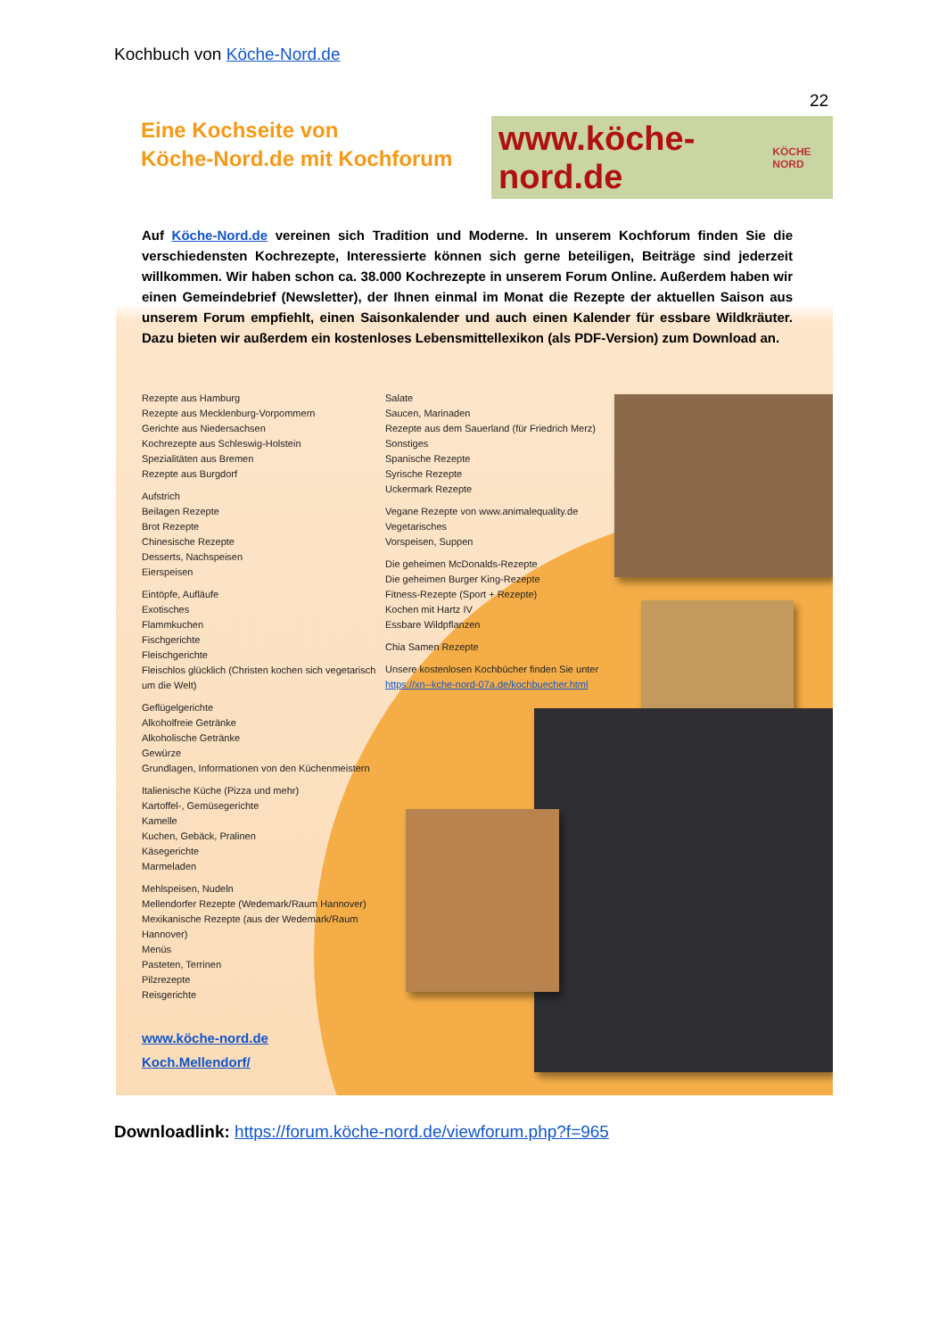Kochbuch von Köche-Nord.de
22
Eine Kochseite von
Köche-Nord.de mit Kochforum
www.köche-nord.de KÖCHE NORD
Auf Köche-Nord.de vereinen sich Tradition und Moderne. In unserem Kochforum finden Sie die verschiedensten Kochrezepte, Interessierte können sich gerne beteiligen, Beiträge sind jederzeit willkommen. Wir haben schon ca. 38.000 Kochrezepte in unserem Forum Online. Außerdem haben wir einen Gemeindebrief (Newsletter), der Ihnen einmal im Monat die Rezepte der aktuellen Saison aus unserem Forum empfiehlt, einen Saisonkalender und auch einen Kalender für essbare Wildkräuter. Dazu bieten wir außerdem ein kostenloses Lebensmittellexikon (als PDF-Version) zum Download an.
Rezepte aus Hamburg
Rezepte aus Mecklenburg-Vorpommern
Gerichte aus Niedersachsen
Kochrezepte aus Schleswig-Holstein
Spezialitäten aus Bremen
Rezepte aus Burgdorf
Aufstrich
Beilagen Rezepte
Brot Rezepte
Chinesische Rezepte
Desserts, Nachspeisen
Eierspeisen
Eintöpfe, Aufläufe
Exotisches
Flammkuchen
Fischgerichte
Fleischgerichte
Fleischlos glücklich (Christen kochen sich vegetarisch um die Welt)
Geflügelgerichte
Alkoholfreie Getränke
Alkoholische Getränke
Gewürze
Grundlagen, Informationen von den Küchenmeistern
Italienische Küche (Pizza und mehr)
Kartoffel-, Gemüsegerichte
Kamelle
Kuchen, Gebäck, Pralinen
Käsegerichte
Marmeladen
Mehlspeisen, Nudeln
Mellendorfer Rezepte (Wedemark/Raum Hannover)
Mexikanische Rezepte (aus der Wedemark/Raum Hannover)
Menüs
Pasteten, Terrinen
Pilzrezepte
Reisgerichte
Salate
Saucen, Marinaden
Rezepte aus dem Sauerland (für Friedrich Merz)
Sonstiges
Spanische Rezepte
Syrische Rezepte
Uckermark Rezepte
Vegane Rezepte von www.animalequality.de
Vegetarisches
Vorspeisen, Suppen
Die geheimen McDonalds-Rezepte
Die geheimen Burger King-Rezepte
Fitness-Rezepte (Sport + Rezepte)
Kochen mit Hartz IV
Essbare Wildpflanzen
Chia Samen Rezepte
Unsere kostenlosen Kochbücher finden Sie unter
https://xn--kche-nord-07a.de/kochbuecher.html
www.köche-nord.de
Koch.Mellendorf/
Downloadlink: https://forum.köche-nord.de/viewforum.php?f=965